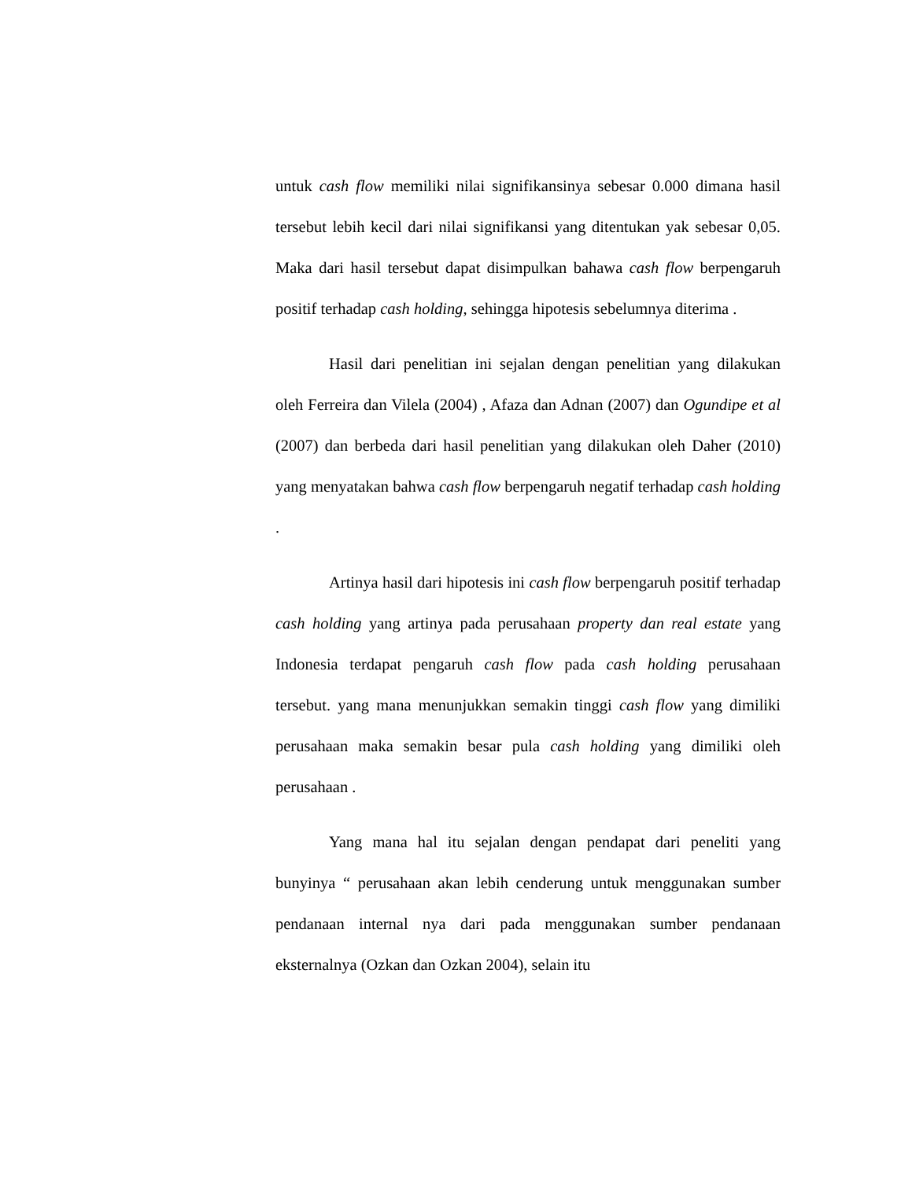untuk cash flow memiliki nilai signifikansinya sebesar 0.000 dimana hasil tersebut lebih kecil dari nilai signifikansi yang ditentukan yak sebesar 0,05. Maka dari hasil tersebut dapat disimpulkan bahawa cash flow berpengaruh positif terhadap cash holding, sehingga hipotesis sebelumnya diterima .
Hasil dari penelitian ini sejalan dengan penelitian yang dilakukan oleh Ferreira dan Vilela (2004) , Afaza dan Adnan (2007) dan Ogundipe et al (2007) dan berbeda dari hasil penelitian yang dilakukan oleh Daher (2010) yang menyatakan bahwa cash flow berpengaruh negatif terhadap cash holding .
Artinya hasil dari hipotesis ini cash flow berpengaruh positif terhadap cash holding yang artinya pada perusahaan property dan real estate yang Indonesia terdapat pengaruh cash flow pada cash holding perusahaan tersebut. yang mana menunjukkan semakin tinggi cash flow yang dimiliki perusahaan maka semakin besar pula cash holding yang dimiliki oleh perusahaan .
Yang mana hal itu sejalan dengan pendapat dari peneliti yang bunyinya “ perusahaan akan lebih cenderung untuk menggunakan sumber pendanaan internal nya dari pada menggunakan sumber pendanaan eksternalnya (Ozkan dan Ozkan 2004), selain itu